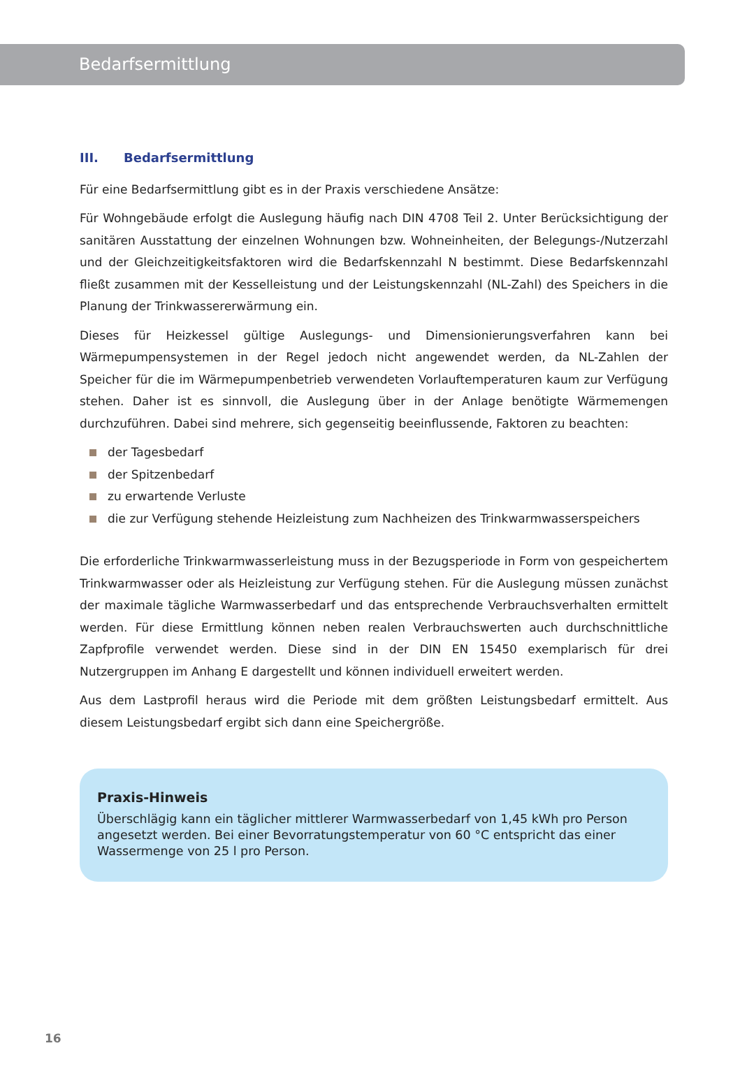Bedarfsermittlung
III. Bedarfsermittlung
Für eine Bedarfsermittlung gibt es in der Praxis verschiedene Ansätze:
Für Wohngebäude erfolgt die Auslegung häufig nach DIN 4708 Teil 2. Unter Berücksichtigung der sanitären Ausstattung der einzelnen Wohnungen bzw. Wohneinheiten, der Belegungs-/Nutzerzahl und der Gleichzeitigkeitsfaktoren wird die Bedarfskennzahl N bestimmt. Diese Bedarfskennzahl fließt zusammen mit der Kesselleistung und der Leistungskennzahl (NL-Zahl) des Speichers in die Planung der Trinkwassererwärmung ein.
Dieses für Heizkessel gültige Auslegungs- und Dimensionierungsverfahren kann bei Wärmepumpensystemen in der Regel jedoch nicht angewendet werden, da NL-Zahlen der Speicher für die im Wärmepumpenbetrieb verwendeten Vorlauftemperaturen kaum zur Verfügung stehen. Daher ist es sinnvoll, die Auslegung über in der Anlage benötigte Wärmemengen durchzuführen. Dabei sind mehrere, sich gegenseitig beeinflussende, Faktoren zu beachten:
der Tagesbedarf
der Spitzenbedarf
zu erwartende Verluste
die zur Verfügung stehende Heizleistung zum Nachheizen des Trinkwarmwasserspeichers
Die erforderliche Trinkwarmwasserleistung muss in der Bezugsperiode in Form von gespeichertem Trinkwarmwasser oder als Heizleistung zur Verfügung stehen. Für die Auslegung müssen zunächst der maximale tägliche Warmwasserbedarf und das entsprechende Verbrauchsverhalten ermittelt werden. Für diese Ermittlung können neben realen Verbrauchswerten auch durchschnittliche Zapfprofile verwendet werden. Diese sind in der DIN EN 15450 exemplarisch für drei Nutzergruppen im Anhang E dargestellt und können individuell erweitert werden.
Aus dem Lastprofil heraus wird die Periode mit dem größten Leistungsbedarf ermittelt. Aus diesem Leistungsbedarf ergibt sich dann eine Speichergröße.
Praxis-Hinweis
Überschlägig kann ein täglicher mittlerer Warmwasserbedarf von 1,45 kWh pro Person angesetzt werden. Bei einer Bevorratungstemperatur von 60 °C entspricht das einer Wassermenge von 25 l pro Person.
16